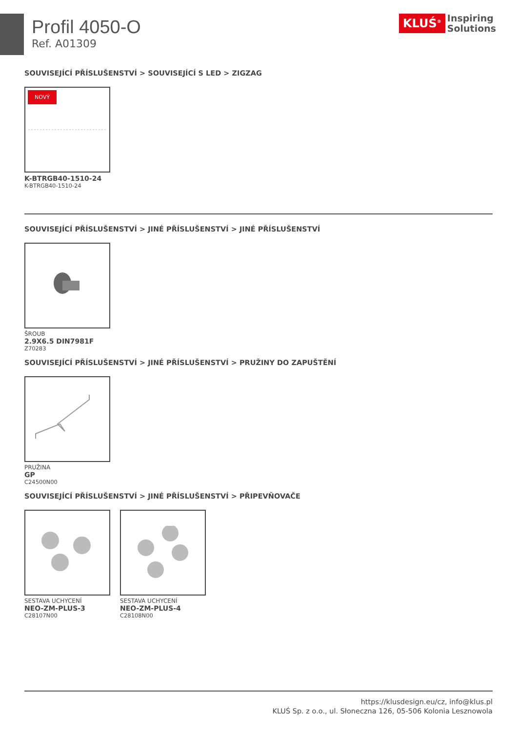Profil 4050-O
Ref. A01309
KLUŚ<sup>®</sup> Inspiring
Solutions
SOUVISEJÍCÍ PŘÍSLUŠENSTVÍ > SOUVISEJÍCÍ S LED > ZIGZAG
NOVÝ
K-BTRGB40-1510-24
K-BTRGB40-1510-24
SOUVISEJÍCÍ PŘÍSLUŠENSTVÍ > JINÉ PŘÍSLUŠENSTVÍ > JINÉ PŘÍSLUŠENSTVÍ
ŠROUB
2.9X6.5 DIN7981F
Z70283
SOUVISEJÍCÍ PŘÍSLUŠENSTVÍ > JINÉ PŘÍSLUŠENSTVÍ > PRUŽINY DO ZAPUŠTĚNÍ
PRUŽINA
GP
C24500N00
SOUVISEJÍCÍ PŘÍSLUŠENSTVÍ > JINÉ PŘÍSLUŠENSTVÍ > PŘIPEVŇOVAČE
SESTAVA UCHYCENÍ
NEO-ZM-PLUS-3
C28107N00
SESTAVA UCHYCENÍ
NEO-ZM-PLUS-4
C28108N00
https://klusdesign.eu/cz, info@klus.pl
KLUŚ Sp. z o.o., ul. Słoneczna 126, 05-506 Kolonia Lesznowola